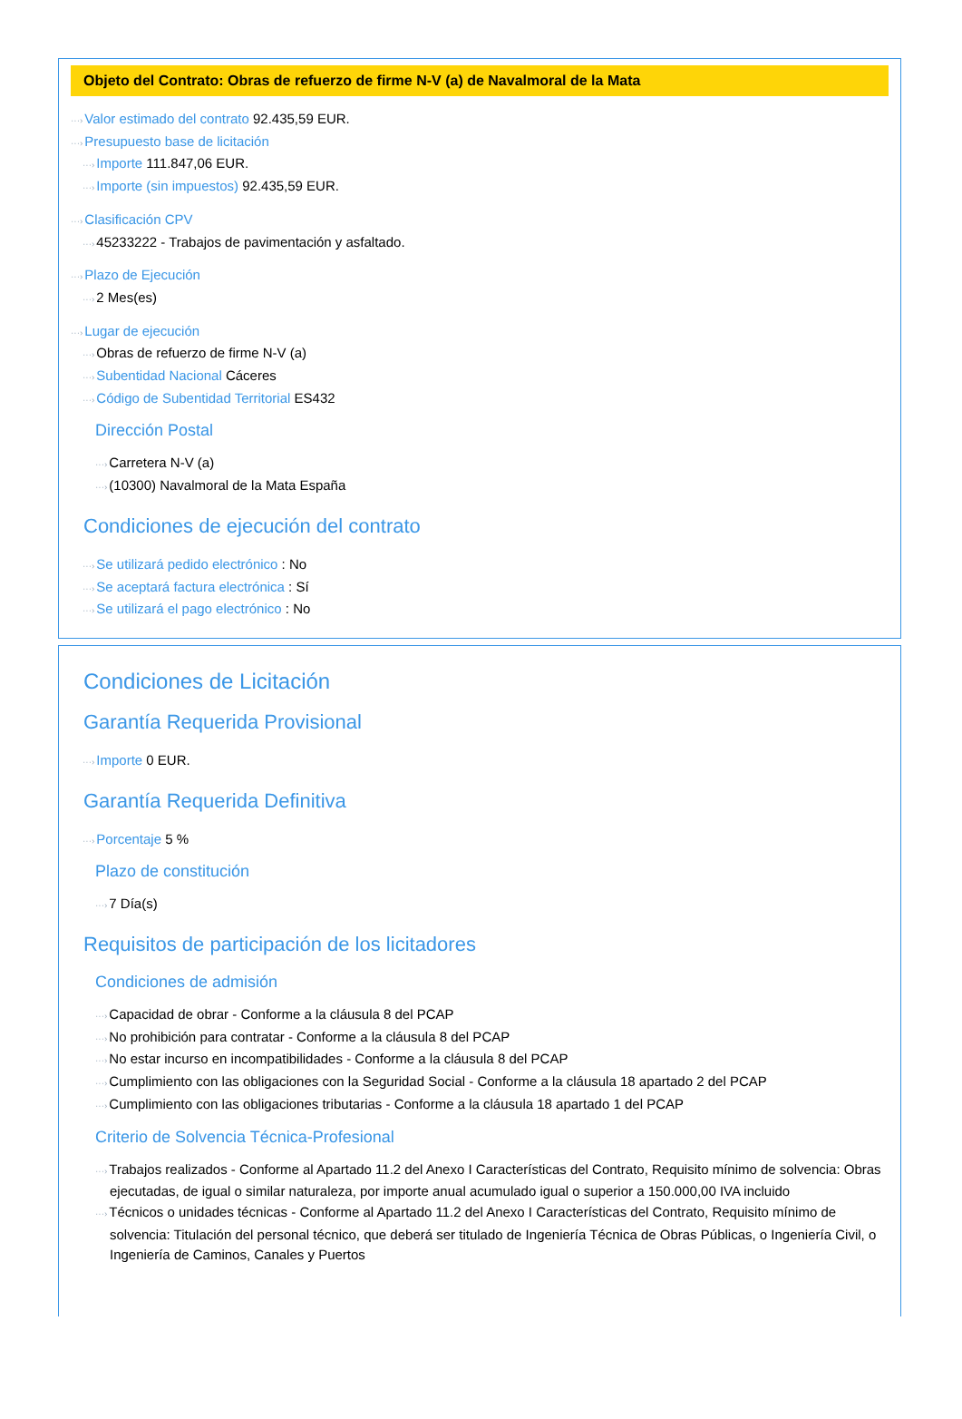Objeto del Contrato: Obras de refuerzo de firme N-V (a) de Navalmoral de la Mata
···›Valor estimado del contrato 92.435,59 EUR.
···›Presupuesto base de licitación
···›Importe 111.847,06 EUR.
···›Importe (sin impuestos) 92.435,59 EUR.
···›Clasificación CPV
···›45233222 - Trabajos de pavimentación y asfaltado.
···›Plazo de Ejecución
···›2 Mes(es)
···›Lugar de ejecución
···›Obras de refuerzo de firme N-V (a)
···›Subentidad Nacional Cáceres
···›Código de Subentidad Territorial ES432
Dirección Postal
···›Carretera N-V (a)
···›(10300) Navalmoral de la Mata España
Condiciones de ejecución del contrato
···›Se utilizará pedido electrónico : No
···›Se aceptará factura electrónica : Sí
···›Se utilizará el pago electrónico : No
Condiciones de Licitación
Garantía Requerida Provisional
···›Importe 0 EUR.
Garantía Requerida Definitiva
···›Porcentaje 5 %
Plazo de constitución
···›7 Día(s)
Requisitos de participación de los licitadores
Condiciones de admisión
···›Capacidad de obrar - Conforme a la cláusula 8 del PCAP
···›No prohibición para contratar - Conforme a la cláusula 8 del PCAP
···›No estar incurso en incompatibilidades - Conforme a la cláusula 8 del PCAP
···›Cumplimiento con las obligaciones con la Seguridad Social - Conforme a la cláusula 18 apartado 2 del PCAP
···›Cumplimiento con las obligaciones tributarias - Conforme a la cláusula 18 apartado 1 del PCAP
Criterio de Solvencia Técnica-Profesional
···›Trabajos realizados - Conforme al Apartado 11.2 del Anexo I Características del Contrato, Requisito mínimo de solvencia: Obras ejecutadas, de igual o similar naturaleza, por importe anual acumulado igual o superior a 150.000,00 IVA incluido
···›Técnicos o unidades técnicas - Conforme al Apartado 11.2 del Anexo I Características del Contrato, Requisito mínimo de solvencia: Titulación del personal técnico, que deberá ser titulado de Ingeniería Técnica de Obras Públicas, o Ingeniería Civil, o Ingeniería de Caminos, Canales y Puertos